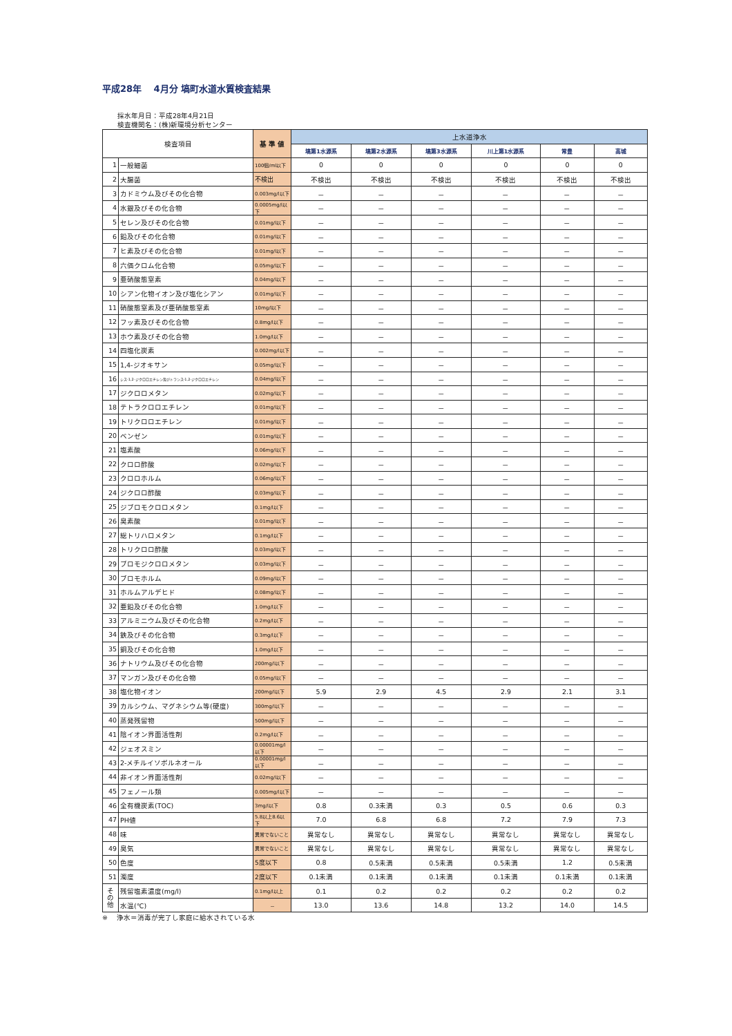平成28年　 4月分 塙町水道水質検査結果
採水年月日：平成28年4月21日
検査機関名：(株)新環境分析センター
| 検査項目 | | 基 準 値 | 上水道浄水 | | | | | |
| --- | --- | --- | --- | --- | --- | --- | --- | --- |
| | | | 塙第1水源系 | 塙第2水源系 | 塙第3水源系 | 川上第1水源系 | 常豊 | 高城 |
| 1 | 一般細菌 | 100個/ml以下 | 0 | 0 | 0 | 0 | 0 | 0 |
| 2 | 大腸菌 | 不検出 | 不検出 | 不検出 | 不検出 | 不検出 | 不検出 | 不検出 |
| 3 | カドミウム及びその化合物 | 0.003mg/l以下 | － | － | － | － | － | － |
| 4 | 水銀及びその化合物 | 0.0005mg/l以下 | － | － | － | － | － | － |
| 5 | セレン及びその化合物 | 0.01mg/l以下 | － | － | － | － | － | － |
| 6 | 鉛及びその化合物 | 0.01mg/l以下 | － | － | － | － | － | － |
| 7 | ヒ素及びその化合物 | 0.01mg/l以下 | － | － | － | － | － | － |
| 8 | 六価クロム化合物 | 0.05mg/l以下 | － | － | － | － | － | － |
| 9 | 亜硝酸態窒素 | 0.04mg/l以下 | － | － | － | － | － | － |
| 10 | シアン化物イオン及び塩化シアン | 0.01mg/l以下 | － | － | － | － | － | － |
| 11 | 硝酸態窒素及び亜硝酸態窒素 | 10mg/l以下 | － | － | － | － | － | － |
| 12 | フッ素及びその化合物 | 0.8mg/l以下 | － | － | － | － | － | － |
| 13 | ホウ素及びその化合物 | 1.0mg/l以下 | － | － | － | － | － | － |
| 14 | 四塩化炭素 | 0.002mg/l以下 | － | － | － | － | － | － |
| 15 | 1,4-ジオキサン | 0.05mg/l以下 | － | － | － | － | － | － |
| 16 | シス-1,2-ジクロロエチレン及びトランス-1,2-ジクロロエチレン | 0.04mg/l以下 | － | － | － | － | － | － |
| 17 | ジクロロメタン | 0.02mg/l以下 | － | － | － | － | － | － |
| 18 | テトラクロロエチレン | 0.01mg/l以下 | － | － | － | － | － | － |
| 19 | トリクロロエチレン | 0.01mg/l以下 | － | － | － | － | － | － |
| 20 | ベンゼン | 0.01mg/l以下 | － | － | － | － | － | － |
| 21 | 塩素酸 | 0.06mg/l以下 | － | － | － | － | － | － |
| 22 | クロロ酢酸 | 0.02mg/l以下 | － | － | － | － | － | － |
| 23 | クロロホルム | 0.06mg/l以下 | － | － | － | － | － | － |
| 24 | ジクロロ酢酸 | 0.03mg/l以下 | － | － | － | － | － | － |
| 25 | ジブロモクロロメタン | 0.1mg/l以下 | － | － | － | － | － | － |
| 26 | 臭素酸 | 0.01mg/l以下 | － | － | － | － | － | － |
| 27 | 総トリハロメタン | 0.1mg/l以下 | － | － | － | － | － | － |
| 28 | トリクロロ酢酸 | 0.03mg/l以下 | － | － | － | － | － | － |
| 29 | ブロモジクロロメタン | 0.03mg/l以下 | － | － | － | － | － | － |
| 30 | ブロモホルム | 0.09mg/l以下 | － | － | － | － | － | － |
| 31 | ホルムアルデヒド | 0.08mg/l以下 | － | － | － | － | － | － |
| 32 | 亜鉛及びその化合物 | 1.0mg/l以下 | － | － | － | － | － | － |
| 33 | アルミニウム及びその化合物 | 0.2mg/l以下 | － | － | － | － | － | － |
| 34 | 鉄及びその化合物 | 0.3mg/l以下 | － | － | － | － | － | － |
| 35 | 銅及びその化合物 | 1.0mg/l以下 | － | － | － | － | － | － |
| 36 | ナトリウム及びその化合物 | 200mg/l以下 | － | － | － | － | － | － |
| 37 | マンガン及びその化合物 | 0.05mg/l以下 | － | － | － | － | － | － |
| 38 | 塩化物イオン | 200mg/l以下 | 5.9 | 2.9 | 4.5 | 2.9 | 2.1 | 3.1 |
| 39 | カルシウム、マグネシウム等(硬度) | 300mg/l以下 | － | － | － | － | － | － |
| 40 | 蒸発残留物 | 500mg/l以下 | － | － | － | － | － | － |
| 41 | 陰イオン界面活性剤 | 0.2mg/l以下 | － | － | － | － | － | － |
| 42 | ジェオスミン | 0.00001mg/l以下 | － | － | － | － | － | － |
| 43 | 2-メチルイソボルネオール | 0.00001mg/l以下 | － | － | － | － | － | － |
| 44 | 非イオン界面活性剤 | 0.02mg/l以下 | － | － | － | － | － | － |
| 45 | フェノール類 | 0.005mg/l以下 | － | － | － | － | － | － |
| 46 | 全有機炭素(TOC) | 3mg/l以下 | 0.8 | 0.3未満 | 0.3 | 0.5 | 0.6 | 0.3 |
| 47 | PH値 | 5.8以上8.6以下 | 7.0 | 6.8 | 6.8 | 7.2 | 7.9 | 7.3 |
| 48 | 味 | 異常でないこと | 異常なし | 異常なし | 異常なし | 異常なし | 異常なし | 異常なし |
| 49 | 臭気 | 異常でないこと | 異常なし | 異常なし | 異常なし | 異常なし | 異常なし | 異常なし |
| 50 | 色度 | 5度以下 | 0.8 | 0.5未満 | 0.5未満 | 0.5未満 | 1.2 | 0.5未満 |
| 51 | 濁度 | 2度以下 | 0.1未満 | 0.1未満 | 0.1未満 | 0.1未満 | 0.1未満 | 0.1未満 |
| そ の 他 | 残留塩素濃度(mg/l) | 0.1mg/l以上 | 0.1 | 0.2 | 0.2 | 0.2 | 0.2 | 0.2 |
| | 水温(℃) | － | 13.0 | 13.6 | 14.8 | 13.2 | 14.0 | 14.5 |
※　 浄水＝消毒が完了し家庭に給水されている水